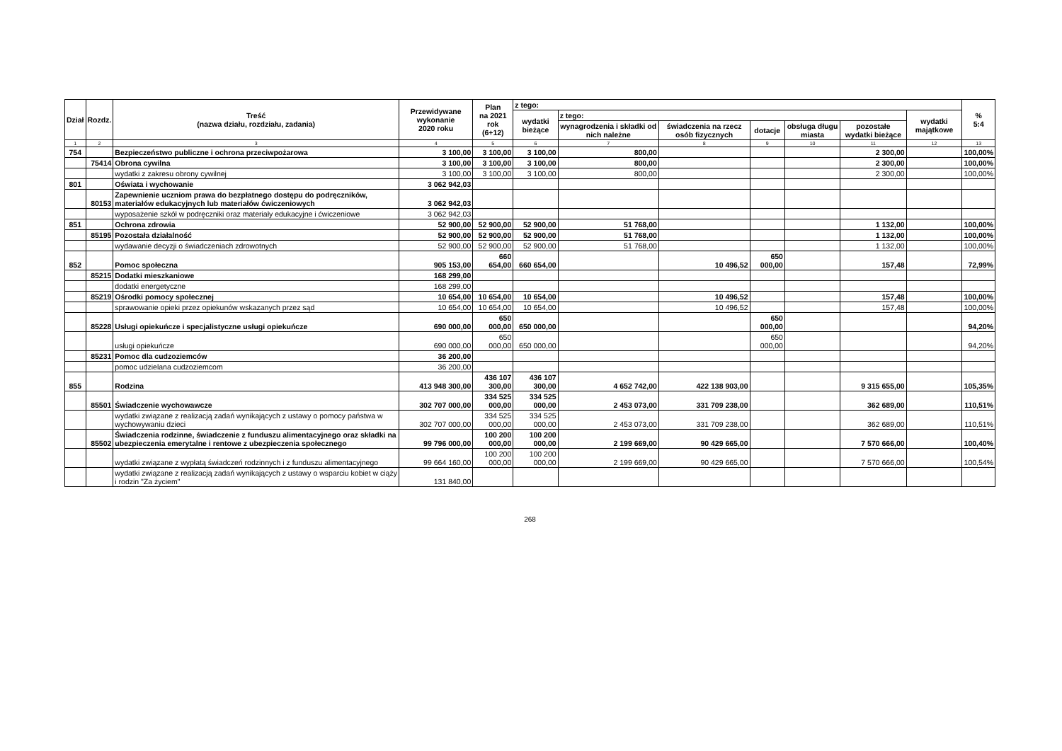| Dział | Rozdz. | Treść (nazwa działu, rozdziału, zadania) | Przewidywane wykonanie 2020 roku | Plan na 2021 rok (6+12) | z tego: | | | | | | | % 5:4 |
| --- | --- | --- | --- | --- | --- | --- | --- | --- | --- | --- | --- | --- |
| | | | | | wydatki bieżące | z tego: | | | | | wydatki majątkowe | |
| | | | | | | wynagrodzenia i składki od nich należne | świadczenia na rzecz osób fizycznych | dotacje | obsługa długu miasta | pozostałe wydatki bieżące | | |
| 1 | 2 | 3 | 4 | 5 | 6 | 7 | 8 | 9 | 10 | 11 | 12 | 13 |
| 754 | | Bezpieczeństwo publiczne i ochrona przeciwpożarowa | 3 100,00 | 3 100,00 | 3 100,00 | 800,00 | | | | 2 300,00 | | 100,00% |
| | 75414 | Obrona cywilna | 3 100,00 | 3 100,00 | 3 100,00 | 800,00 | | | | 2 300,00 | | 100,00% |
| | | wydatki z zakresu obrony cywilnej | 3 100,00 | 3 100,00 | 3 100,00 | 800,00 | | | | 2 300,00 | | 100,00% |
| 801 | | Oświata i wychowanie | 3 062 942,03 | | | | | | | | | |
| | 80153 | Zapewnienie uczniom prawa do bezpłatnego dostępu do podręczników, materiałów edukacyjnych lub materiałów ćwiczeniowych | 3 062 942,03 | | | | | | | | | |
| | | wyposażenie szkół w podręczniki oraz materiały edukacyjne i ćwiczeniowe | 3 062 942,03 | | | | | | | | | |
| 851 | | Ochrona zdrowia | 52 900,00 | 52 900,00 | 52 900,00 | 51 768,00 | | | | 1 132,00 | | 100,00% |
| | 85195 | Pozostała działalność | 52 900,00 | 52 900,00 | 52 900,00 | 51 768,00 | | | | 1 132,00 | | 100,00% |
| | | wydawanie decyzji o świadczeniach zdrowotnych | 52 900,00 | 52 900,00 | 52 900,00 | 51 768,00 | | | | 1 132,00 | | 100,00% |
| 852 | | Pomoc społeczna | 905 153,00 | 660 654,00 | 660 654,00 | | 10 496,52 | 650 000,00 | | 157,48 | | 72,99% |
| | 85215 | Dodatki mieszkaniowe | 168 299,00 | | | | | | | | | |
| | | dodatki energetyczne | 168 299,00 | | | | | | | | | |
| | 85219 | Ośrodki pomocy społecznej | 10 654,00 | 10 654,00 | 10 654,00 | | 10 496,52 | | | 157,48 | | 100,00% |
| | | sprawowanie opieki przez opiekunów wskazanych przez sąd | 10 654,00 | 10 654,00 | 10 654,00 | | 10 496,52 | | | 157,48 | | 100,00% |
| | 85228 | Usługi opiekuńcze i specjalistyczne usługi opiekuńcze | 690 000,00 | 650 000,00 | 650 000,00 | | | 650 000,00 | | | | 94,20% |
| | | usługi opiekuńcze | 690 000,00 | 650 000,00 | 650 000,00 | | | 650 000,00 | | | | 94,20% |
| | 85231 | Pomoc dla cudzoziemców | 36 200,00 | | | | | | | | | |
| | | pomoc udzielana cudzoziemcom | 36 200,00 | | | | | | | | | |
| 855 | | Rodzina | 413 948 300,00 | 436 107 300,00 | 436 107 300,00 | 4 652 742,00 | 422 138 903,00 | | | 9 315 655,00 | | 105,35% |
| | 85501 | Świadczenie wychowawcze | 302 707 000,00 | 334 525 000,00 | 334 525 000,00 | 2 453 073,00 | 331 709 238,00 | | | 362 689,00 | | 110,51% |
| | | wydatki związane z realizacją zadań wynikających z ustawy o pomocy państwa w wychowywaniu dzieci | 302 707 000,00 | 334 525 000,00 | 334 525 000,00 | 2 453 073,00 | 331 709 238,00 | | | 362 689,00 | | 110,51% |
| | 85502 | Świadczenia rodzinne, świadczenie z funduszu alimentacyjnego oraz składki na ubezpieczenia emerytalne i rentowe z ubezpieczenia społecznego | 99 796 000,00 | 100 200 000,00 | 100 200 000,00 | 2 199 669,00 | 90 429 665,00 | | | 7 570 666,00 | | 100,40% |
| | | wydatki związane z wypłatą świadczeń rodzinnych i z funduszu alimentacyjnego | 99 664 160,00 | 100 200 000,00 | 100 200 000,00 | 2 199 669,00 | 90 429 665,00 | | | 7 570 666,00 | | 100,54% |
| | | wydatki związane z realizacją zadań wynikających z ustawy o wsparciu kobiet w ciąży i rodzin "Za życiem" | 131 840,00 | | | | | | | | | |
268